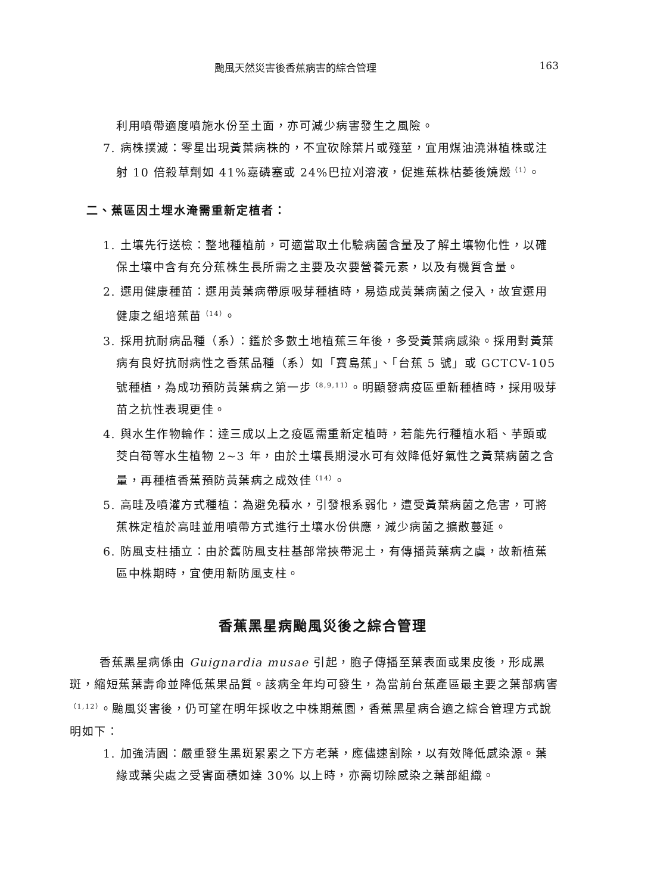颱風天然災害後香蕉病害的綜合管理 163
利用噴帶適度噴施水份至土面，亦可減少病害發生之風險。
7. 病株撲滅：零星出現黃葉病株的，不宜砍除葉片或殘莖，宜用煤油澆淋植株或注射 10 倍殺草劑如 41%嘉磷塞或 24%巴拉刈溶液，促進蕉株枯萎後燒燬<sup>（1）</sup>。
二、蕉區因土埋水淹需重新定植者：
1. 土壤先行送檢：整地種植前，可適當取土化驗病菌含量及了解土壤物化性，以確保土壤中含有充分蕉株生長所需之主要及次要營養元素，以及有機質含量。
2. 選用健康種苗：選用黃葉病帶原吸芽種植時，易造成黃葉病菌之侵入，故宜選用健康之組培蕉苗<sup>（14）</sup>。
3. 採用抗耐病品種（系）：鑑於多數土地植蕉三年後，多受黃葉病感染。採用對黃葉病有良好抗耐病性之香蕉品種（系）如「寶島蕉」、「台蕉 5 號」或 GCTCV-105 號種植，為成功預防黃葉病之第一步<sup>（8,9,11）</sup>。明顯發病疫區重新種植時，採用吸芽苗之抗性表現更佳。
4. 與水生作物輪作：達三成以上之疫區需重新定植時，若能先行種植水稻、芋頭或茭白筍等水生植物 2~3 年，由於土壤長期浸水可有效降低好氣性之黃葉病菌之含量，再種植香蕉預防黃葉病之成效佳<sup>（14）</sup>。
5. 高畦及噴灌方式種植：為避免積水，引發根系弱化，遭受黃葉病菌之危害，可將蕉株定植於高畦並用噴帶方式進行土壤水份供應，減少病菌之擴散蔓延。
6. 防風支柱插立：由於舊防風支柱基部常挾帶泥土，有傳播黃葉病之虞，故新植蕉區中株期時，宜使用新防風支柱。
香蕉黑星病颱風災後之綜合管理
香蕉黑星病係由 Guignardia musae 引起，胞子傳播至葉表面或果皮後，形成黑斑，縮短蕉葉壽命並降低蕉果品質。該病全年均可發生，為當前台蕉產區最主要之葉部病害<sup>（1,12）</sup>。颱風災害後，仍可望在明年採收之中株期蕉園，香蕉黑星病合適之綜合管理方式說明如下：
1. 加強清園：嚴重發生黑斑累累之下方老葉，應儘速割除，以有效降低感染源。葉緣或葉尖處之受害面積如達 30% 以上時，亦需切除感染之葉部組織。